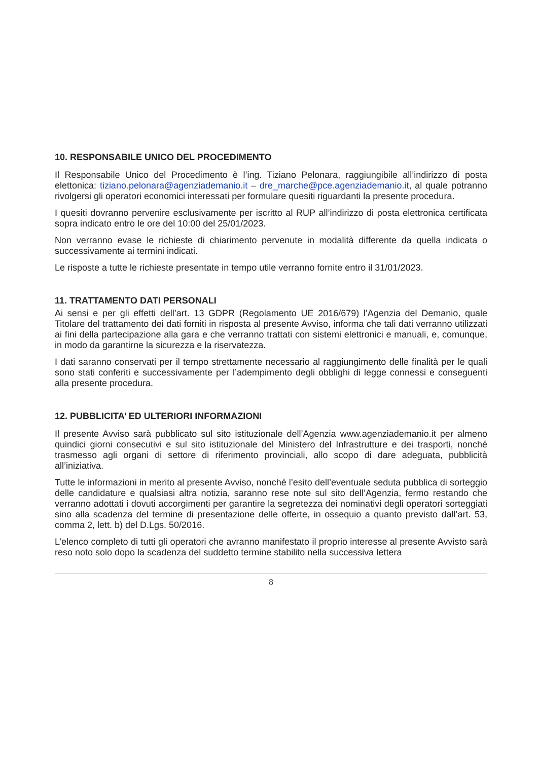10. RESPONSABILE UNICO DEL PROCEDIMENTO
Il Responsabile Unico del Procedimento è l’ing. Tiziano Pelonara, raggiungibile all’indirizzo di posta elettonica: tiziano.pelonara@agenziademanio.it – dre_marche@pce.agenziademanio.it, al quale potranno rivolgersi gli operatori economici interessati per formulare quesiti riguardanti la presente procedura.
I quesiti dovranno pervenire esclusivamente per iscritto al RUP all’indirizzo di posta elettronica certificata sopra indicato entro le ore del 10:00 del 25/01/2023.
Non verranno evase le richieste di chiarimento pervenute in modalità differente da quella indicata o successivamente ai termini indicati.
Le risposte a tutte le richieste presentate in tempo utile verranno fornite entro il 31/01/2023.
11. TRATTAMENTO DATI PERSONALI
Ai sensi e per gli effetti dell’art. 13 GDPR (Regolamento UE 2016/679) l’Agenzia del Demanio, quale Titolare del trattamento dei dati forniti in risposta al presente Avviso, informa che tali dati verranno utilizzati ai fini della partecipazione alla gara e che verranno trattati con sistemi elettronici e manuali, e, comunque, in modo da garantirne la sicurezza e la riservatezza.
I dati saranno conservati per il tempo strettamente necessario al raggiungimento delle finalità per le quali sono stati conferiti e successivamente per l’adempimento degli obblighi di legge connessi e conseguenti alla presente procedura.
12. PUBBLICITA’ ED ULTERIORI INFORMAZIONI
Il presente Avviso sarà pubblicato sul sito istituzionale dell’Agenzia www.agenziademanio.it per almeno quindici giorni consecutivi e sul sito istituzionale del Ministero del Infrastrutture e dei trasporti, nonché trasmesso agli organi di settore di riferimento provinciali, allo scopo di dare adeguata, pubblicità all’iniziativa.
Tutte le informazioni in merito al presente Avviso, nonché l’esito dell’eventuale seduta pubblica di sorteggio delle candidature e qualsiasi altra notizia, saranno rese note sul sito dell’Agenzia, fermo restando che verranno adottati i dovuti accorgimenti per garantire la segretezza dei nominativi degli operatori sorteggiati sino alla scadenza del termine di presentazione delle offerte, in ossequio a quanto previsto dall’art. 53, comma 2, lett. b) del D.Lgs. 50/2016.
L’elenco completo di tutti gli operatori che avranno manifestato il proprio interesse al presente Avvisto sarà reso noto solo dopo la scadenza del suddetto termine stabilito nella successiva lettera
8